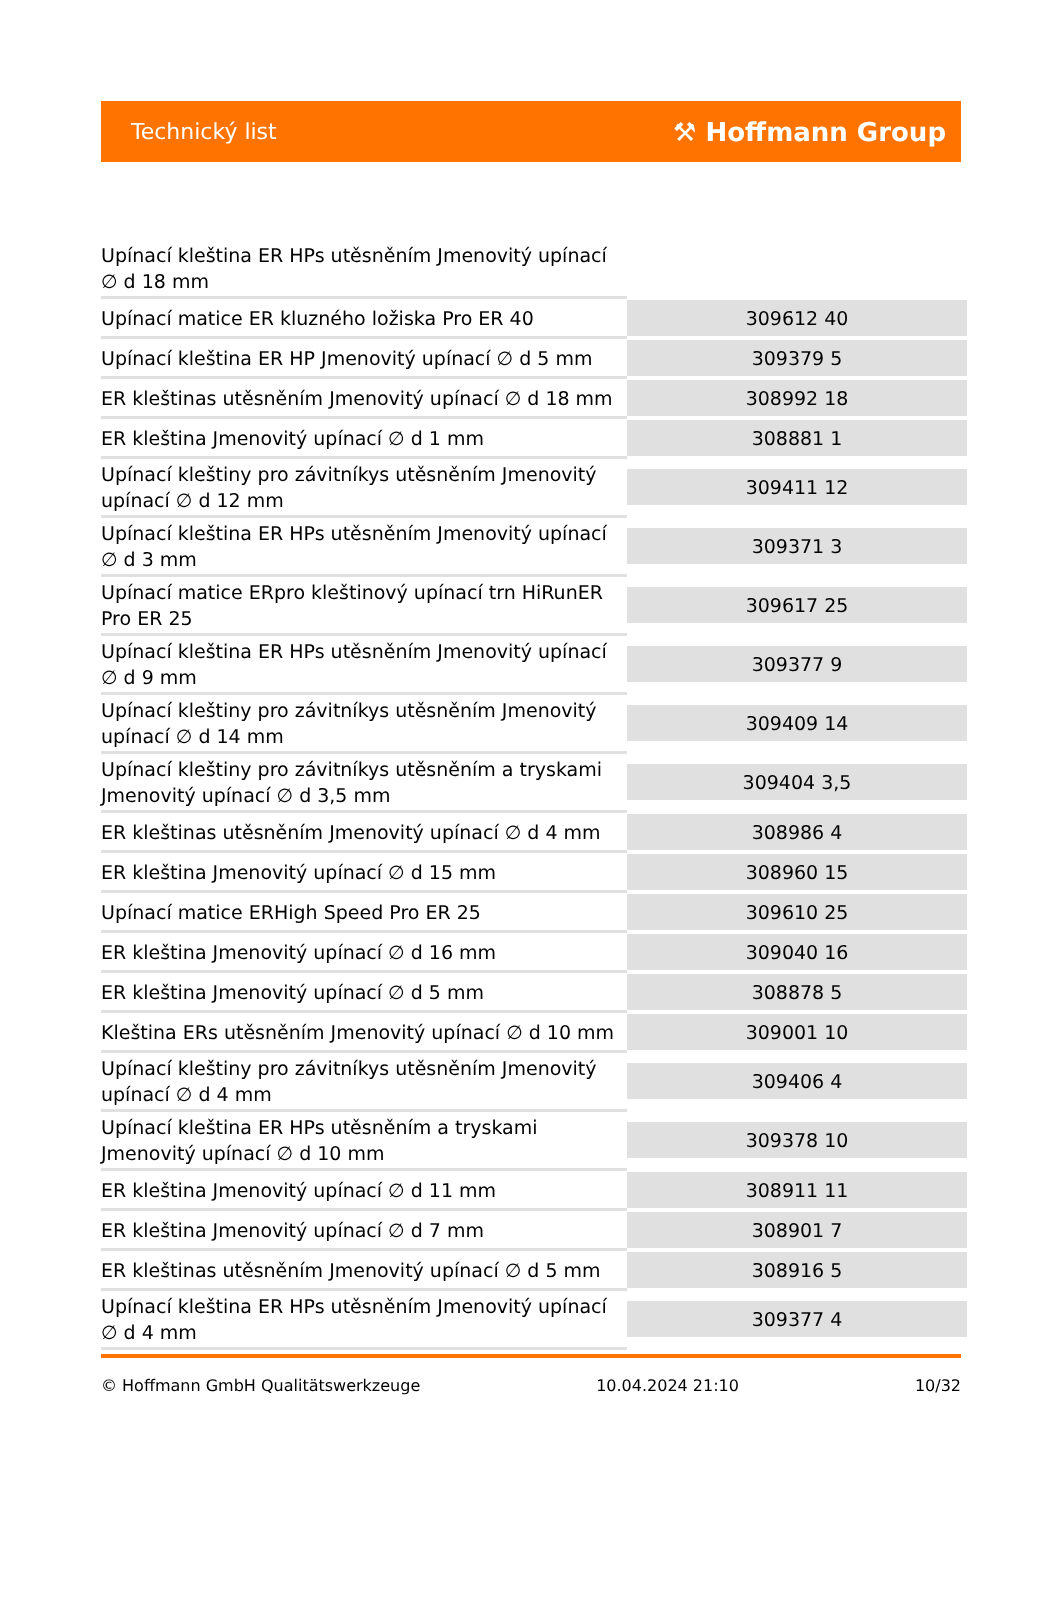Technický list ⚒ Hoffmann Group
| Upínací kleština ER HPs utěsněním Jmenovitý upínací ∅ d 18 mm | |
| Upínací matice ER kluzného ložiska Pro ER 40 | 309612 40 |
| Upínací kleština ER HP Jmenovitý upínací ∅ d 5 mm | 309379 5 |
| ER kleštinas utěsněním Jmenovitý upínací ∅ d 18 mm | 308992 18 |
| ER kleština Jmenovitý upínací ∅ d 1 mm | 308881 1 |
| Upínací kleštiny pro závitníkys utěsněním Jmenovitý upínací ∅ d 12 mm | 309411 12 |
| Upínací kleština ER HPs utěsněním Jmenovitý upínací ∅ d 3 mm | 309371 3 |
| Upínací matice ERpro kleštinový upínací trn HiRunER Pro ER 25 | 309617 25 |
| Upínací kleština ER HPs utěsněním Jmenovitý upínací ∅ d 9 mm | 309377 9 |
| Upínací kleštiny pro závitníkys utěsněním Jmenovitý upínací ∅ d 14 mm | 309409 14 |
| Upínací kleštiny pro závitníkys utěsněním a tryskami Jmenovitý upínací ∅ d 3,5 mm | 309404 3,5 |
| ER kleštinas utěsněním Jmenovitý upínací ∅ d 4 mm | 308986 4 |
| ER kleština Jmenovitý upínací ∅ d 15 mm | 308960 15 |
| Upínací matice ERHigh Speed Pro ER 25 | 309610 25 |
| ER kleština Jmenovitý upínací ∅ d 16 mm | 309040 16 |
| ER kleština Jmenovitý upínací ∅ d 5 mm | 308878 5 |
| Kleština ERs utěsněním Jmenovitý upínací ∅ d 10 mm | 309001 10 |
| Upínací kleštiny pro závitníkys utěsněním Jmenovitý upínací ∅ d 4 mm | 309406 4 |
| Upínací kleština ER HPs utěsněním a tryskami Jmenovitý upínací ∅ d 10 mm | 309378 10 |
| ER kleština Jmenovitý upínací ∅ d 11 mm | 308911 11 |
| ER kleština Jmenovitý upínací ∅ d 7 mm | 308901 7 |
| ER kleštinas utěsněním Jmenovitý upínací ∅ d 5 mm | 308916 5 |
| Upínací kleština ER HPs utěsněním Jmenovitý upínací ∅ d 4 mm | 309377 4 |
© Hoffmann GmbH Qualitätswerkzeuge 10.04.2024 21:10 10/32